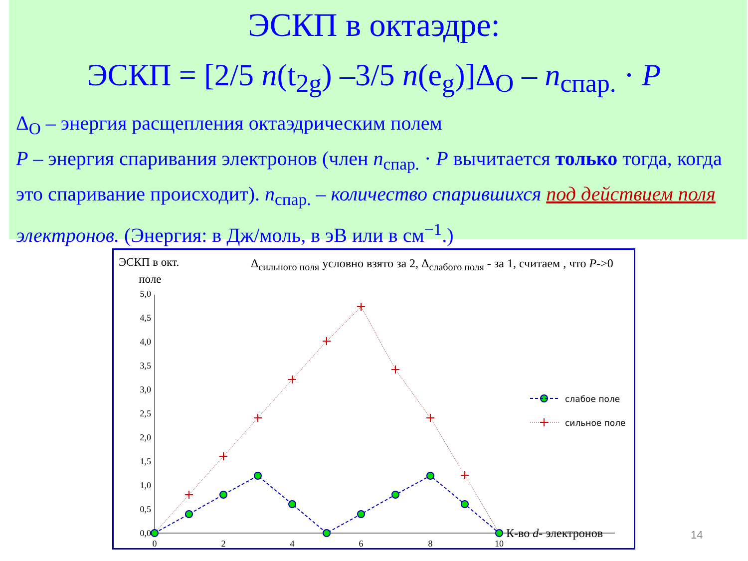ЭСКП в октаэдре:
ЭСКП = [2/5 n(t<sub>2g</sub>) –3/5 n(e<sub>g</sub>)]Δ<sub>O</sub> – n<sub>спар.</sub> · P
Δ<sub>O</sub> – энергия расщепления октаэдрическим полем
P – энергия спаривания электронов (член n<sub>спар.</sub> · P вычитается только тогда, когда это спаривание происходит). n<sub>спар.</sub> – количество спарившихся под действием поля электронов. (Энергия: в Дж/моль, в эВ или в см<sup>−1</sup>.)
ЭСКП в окт.
поле
Δ<sub>сильного поля</sub> условно взято за 2, Δ<sub>слабого поля</sub> - за 1, считаем , что P->0
0,0
0,5
1,0
1,5
2,0
2,5
3,0
3,5
4,0
4,5
5,0
0
2
4
6
8
10
К-во d- электронов
слабое поле
сильное поле
14